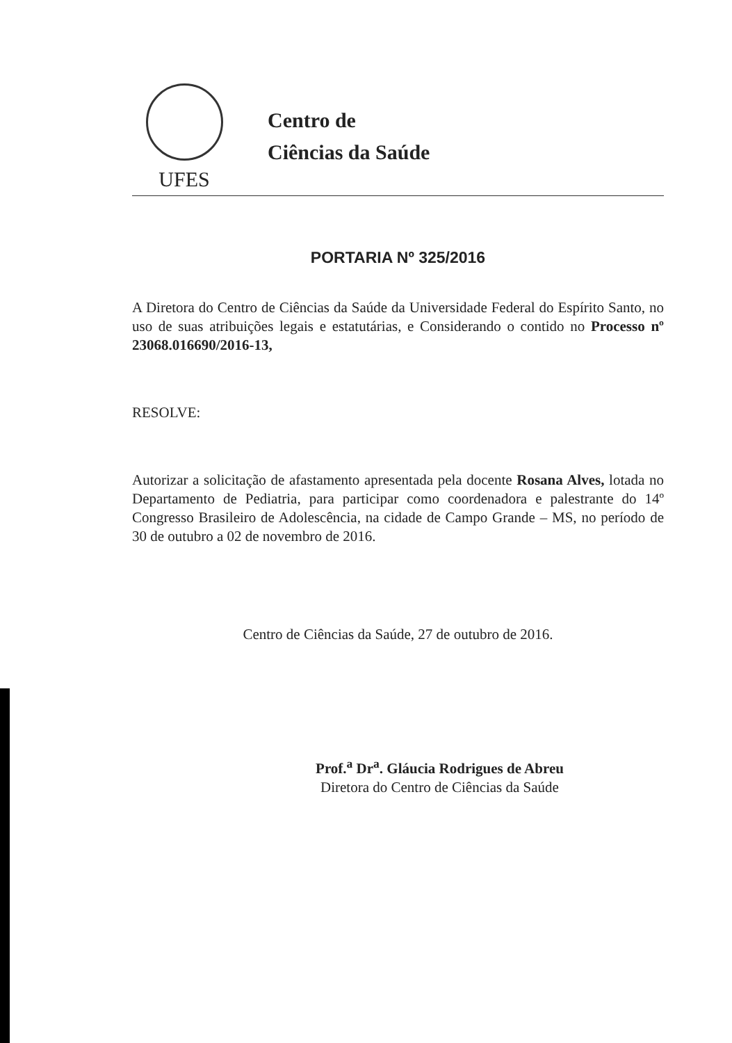UFES
Centro de
Ciências da Saúde
PORTARIA Nº 325/2016
A Diretora do Centro de Ciências da Saúde da Universidade Federal do Espírito Santo, no uso de suas atribuições legais e estatutárias, e Considerando o contido no Processo nº 23068.016690/2016-13,
RESOLVE:
Autorizar a solicitação de afastamento apresentada pela docente Rosana Alves, lotada no Departamento de Pediatria, para participar como coordenadora e palestrante do 14º Congresso Brasileiro de Adolescência, na cidade de Campo Grande – MS, no período de 30 de outubro a 02 de novembro de 2016.
Centro de Ciências da Saúde, 27 de outubro de 2016.
Prof.<sup>a</sup> Dr<sup>a</sup>. Gláucia Rodrigues de Abreu
Diretora do Centro de Ciências da Saúde